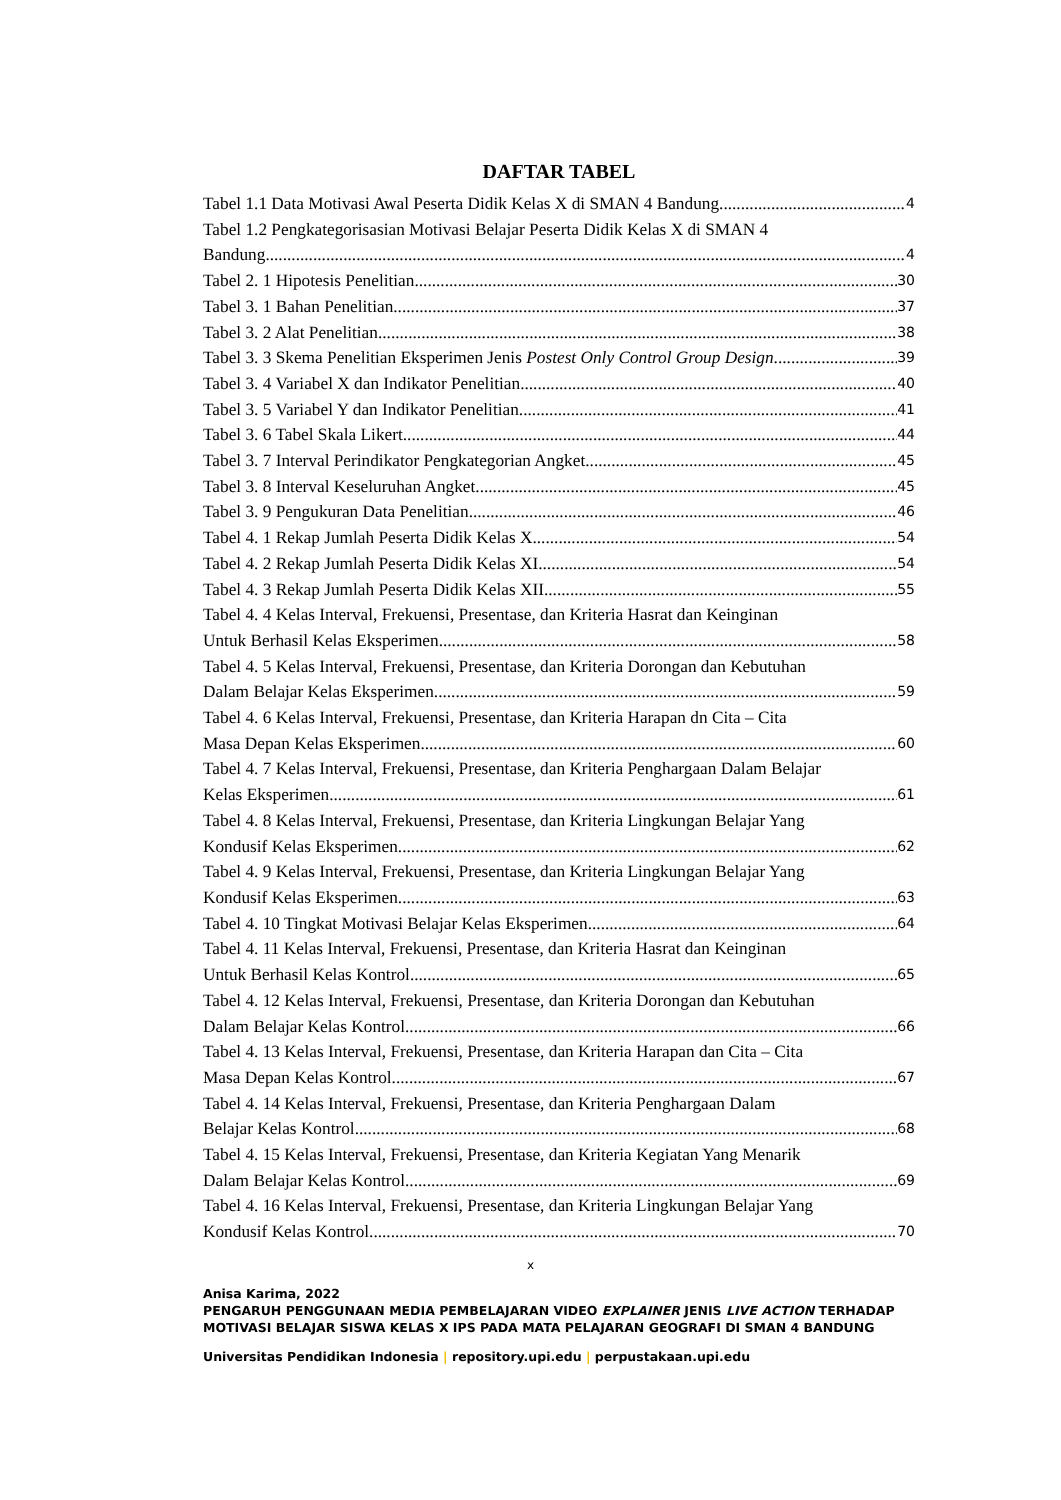DAFTAR TABEL
Tabel 1.1 Data Motivasi Awal Peserta Didik Kelas X di SMAN 4 Bandung 4
Tabel 1.2 Pengkategorisasian Motivasi Belajar Peserta Didik Kelas X di SMAN 4
Bandung 4
Tabel 2. 1 Hipotesis Penelitian 30
Tabel 3. 1 Bahan Penelitian 37
Tabel 3. 2 Alat Penelitian 38
Tabel 3. 3 Skema Penelitian Eksperimen Jenis Postest Only Control Group Design 39
Tabel 3. 4 Variabel X dan Indikator Penelitian 40
Tabel 3. 5 Variabel Y dan Indikator Penelitian 41
Tabel 3. 6 Tabel Skala Likert 44
Tabel 3. 7 Interval Perindikator Pengkategorian Angket 45
Tabel 3. 8 Interval Keseluruhan Angket 45
Tabel 3. 9 Pengukuran Data Penelitian 46
Tabel 4. 1 Rekap Jumlah Peserta Didik Kelas X 54
Tabel 4. 2 Rekap Jumlah Peserta Didik Kelas XI 54
Tabel 4. 3 Rekap Jumlah Peserta Didik Kelas XII 55
Tabel 4. 4 Kelas Interval, Frekuensi, Presentase, dan Kriteria Hasrat dan Keinginan
Untuk Berhasil Kelas Eksperimen 58
Tabel 4. 5 Kelas Interval, Frekuensi, Presentase, dan Kriteria Dorongan dan Kebutuhan
Dalam Belajar Kelas Eksperimen 59
Tabel 4. 6 Kelas Interval, Frekuensi, Presentase, dan Kriteria Harapan dn Cita – Cita
Masa Depan Kelas Eksperimen 60
Tabel 4. 7 Kelas Interval, Frekuensi, Presentase, dan Kriteria Penghargaan Dalam Belajar
Kelas Eksperimen 61
Tabel 4. 8 Kelas Interval, Frekuensi, Presentase, dan Kriteria Lingkungan Belajar Yang
Kondusif Kelas Eksperimen 62
Tabel 4. 9 Kelas Interval, Frekuensi, Presentase, dan Kriteria Lingkungan Belajar Yang
Kondusif Kelas Eksperimen 63
Tabel 4. 10 Tingkat Motivasi Belajar Kelas Eksperimen 64
Tabel 4. 11 Kelas Interval, Frekuensi, Presentase, dan Kriteria Hasrat dan Keinginan
Untuk Berhasil Kelas Kontrol 65
Tabel 4. 12 Kelas Interval, Frekuensi, Presentase, dan Kriteria Dorongan dan Kebutuhan
Dalam Belajar Kelas Kontrol 66
Tabel 4. 13 Kelas Interval, Frekuensi, Presentase, dan Kriteria Harapan dan Cita – Cita
Masa Depan Kelas Kontrol 67
Tabel 4. 14 Kelas Interval, Frekuensi, Presentase, dan Kriteria Penghargaan Dalam
Belajar Kelas Kontrol 68
Tabel 4. 15 Kelas Interval, Frekuensi, Presentase, dan Kriteria Kegiatan Yang Menarik
Dalam Belajar Kelas Kontrol 69
Tabel 4. 16 Kelas Interval, Frekuensi, Presentase, dan Kriteria Lingkungan Belajar Yang
Kondusif Kelas Kontrol 70
x
Anisa Karima, 2022
PENGARUH PENGGUNAAN MEDIA PEMBELAJARAN VIDEO EXPLAINER JENIS LIVE ACTION TERHADAP MOTIVASI BELAJAR SISWA KELAS X IPS PADA MATA PELAJARAN GEOGRAFI DI SMAN 4 BANDUNG
Universitas Pendidikan Indonesia | repository.upi.edu | perpustakaan.upi.edu